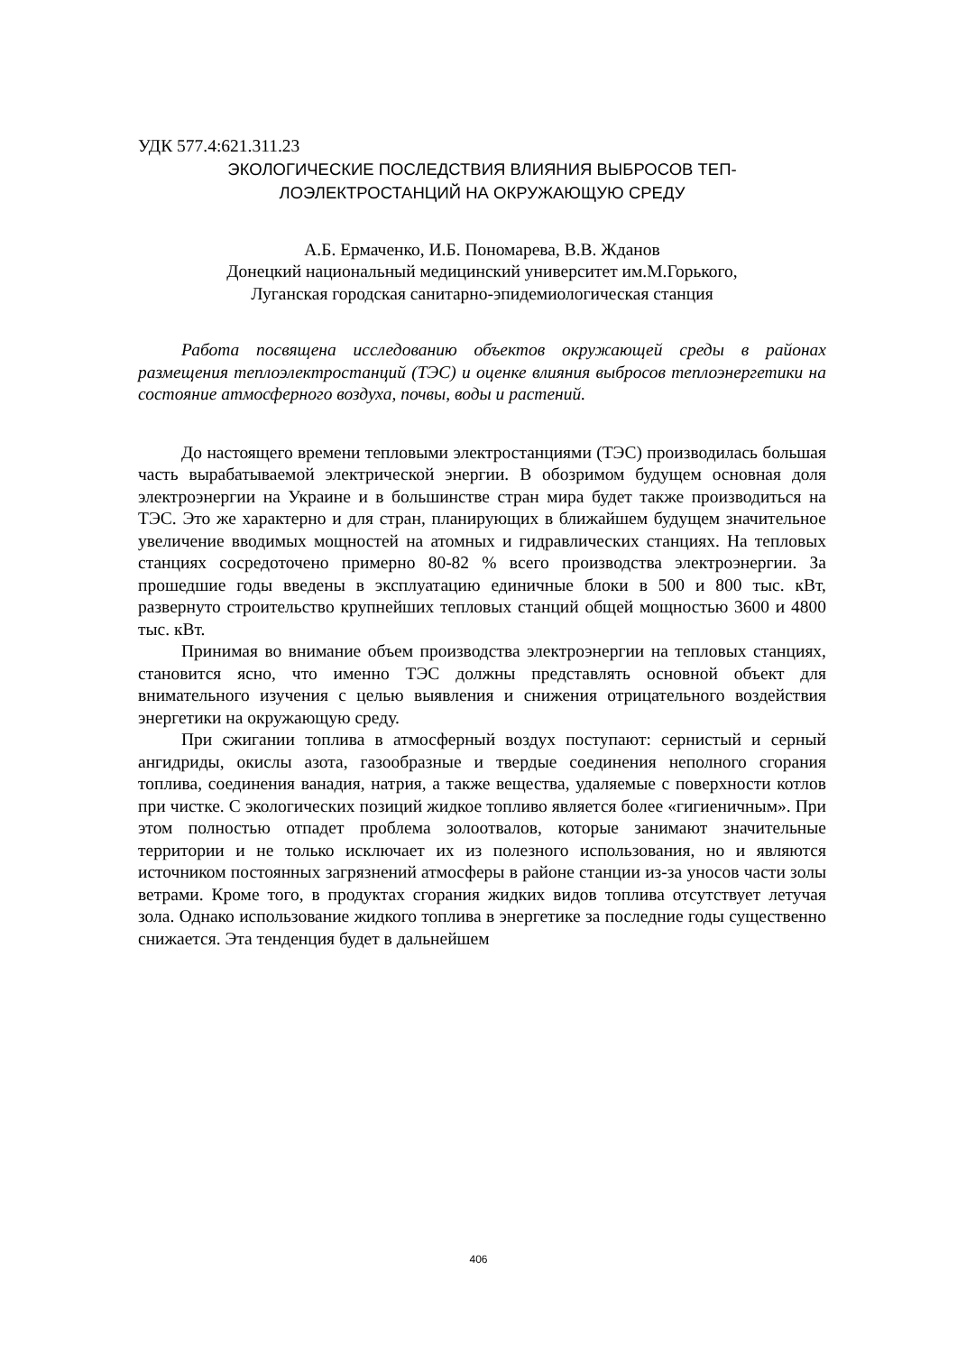УДК 577.4:621.311.23
ЭКОЛОГИЧЕСКИЕ ПОСЛЕДСТВИЯ ВЛИЯНИЯ ВЫБРОСОВ ТЕП-
ЛОЭЛЕКТРОСТАНЦИЙ НА ОКРУЖАЮЩУЮ СРЕДУ
А.Б. Ермаченко, И.Б. Пономарева, В.В. Жданов
Донецкий национальный медицинский университет им.М.Горького,
Луганская городская санитарно-эпидемиологическая станция
Работа посвящена исследованию объектов окружающей среды в районах размещения теплоэлектростанций (ТЭС) и оценке влияния выбросов теплоэнергетики на состояние атмосферного воздуха, почвы, воды и растений.
До настоящего времени тепловыми электростанциями (ТЭС) производилась большая часть вырабатываемой электрической энергии. В обозримом будущем основная доля электроэнергии на Украине и в большинстве стран мира будет также производиться на ТЭС. Это же характерно и для стран, планирующих в ближайшем будущем значительное увеличение вводимых мощностей на атомных и гидравлических станциях. На тепловых станциях сосредоточено примерно 80-82 % всего производства электроэнергии. За прошедшие годы введены в эксплуатацию единичные блоки в 500 и 800 тыс. кВт, развернуто строительство крупнейших тепловых станций общей мощностью 3600 и 4800 тыс. кВт.
Принимая во внимание объем производства электроэнергии на тепловых станциях, становится ясно, что именно ТЭС должны представлять основной объект для внимательного изучения с целью выявления и снижения отрицательного воздействия энергетики на окружающую среду.
При сжигании топлива в атмосферный воздух поступают: сернистый и серный ангидриды, окислы азота, газообразные и твердые соединения неполного сгорания топлива, соединения ванадия, натрия, а также вещества, удаляемые с поверхности котлов при чистке. С экологических позиций жидкое топливо является более «гигиеничным». При этом полностью отпадет проблема золоотвалов, которые занимают значительные территории и не только исключает их из полезного использования, но и являются источником постоянных загрязнений атмосферы в районе станции из-за уносов части золы ветрами. Кроме того, в продуктах сгорания жидких видов топлива отсутствует летучая зола. Однако использование жидкого топлива в энергетике за последние годы существенно снижается. Эта тенденция будет в дальнейшем
406